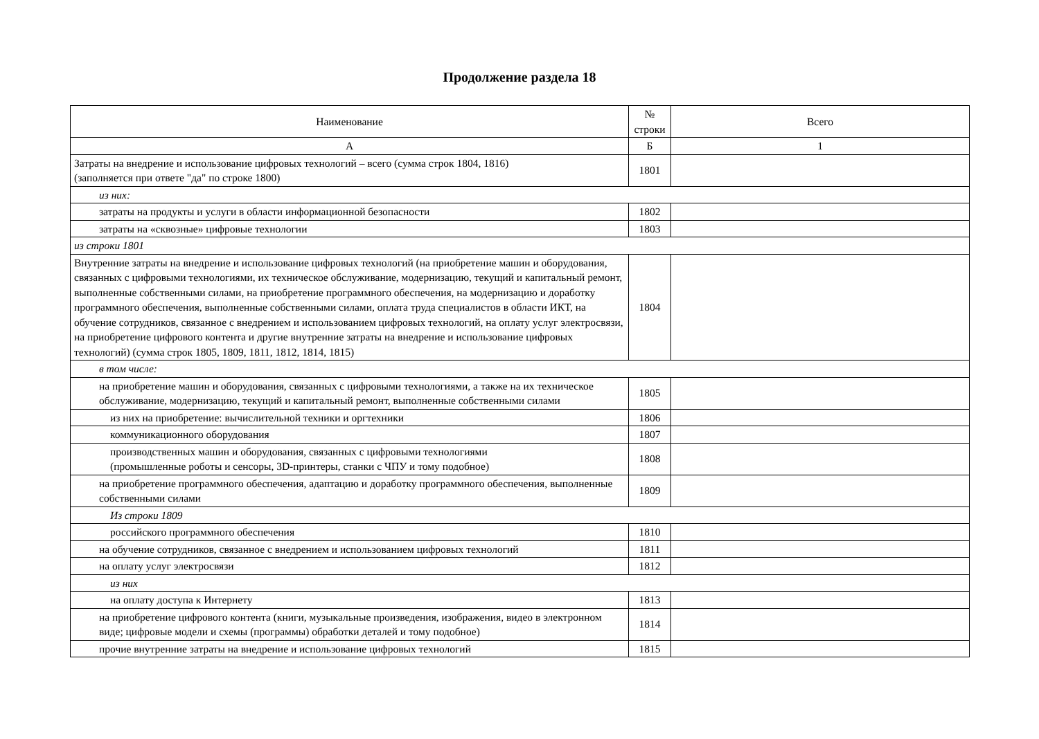Продолжение раздела 18
| Наименование | № строки | Всего |
| --- | --- | --- |
| А | Б | 1 |
| Затраты на внедрение и использование цифровых технологий – всего (сумма строк 1804, 1816) (заполняется при ответе "да" по строке 1800) | 1801 | |
| из них: | | |
| затраты на продукты и услуги в области информационной безопасности | 1802 | |
| затраты на «сквозные» цифровые технологии | 1803 | |
| из строки 1801 | | |
| Внутренние затраты на внедрение и использование цифровых технологий (на приобретение машин и оборудования, связанных с цифровыми технологиями, их техническое обслуживание, модернизацию, текущий и капитальный ремонт, выполненные собственными силами, на приобретение программного обеспечения, на модернизацию и доработку программного обеспечения, выполненные собственными силами, оплата труда специалистов в области ИКТ, на обучение сотрудников, связанное с внедрением и использованием цифровых технологий, на оплату услуг электросвязи, на приобретение цифрового контента и другие внутренние затраты на внедрение и использование цифровых технологий) (сумма строк 1805, 1809, 1811, 1812, 1814, 1815) | 1804 | |
| в том числе: | | |
| на приобретение машин и оборудования, связанных с цифровыми технологиями, а также на их техническое обслуживание, модернизацию, текущий и капитальный ремонт, выполненные собственными силами | 1805 | |
| из них на приобретение: вычислительной техники и оргтехники | 1806 | |
| коммуникационного оборудования | 1807 | |
| производственных машин и оборудования, связанных с цифровыми технологиями (промышленные роботы и сенсоры, 3D-принтеры, станки с ЧПУ и тому подобное) | 1808 | |
| на приобретение программного обеспечения, адаптацию и доработку программного обеспечения, выполненные собственными силами | 1809 | |
| Из строки 1809 | | |
| российского программного обеспечения | 1810 | |
| на обучение сотрудников, связанное с внедрением и использованием цифровых технологий | 1811 | |
| на оплату услуг электросвязи | 1812 | |
| из них | | |
| на оплату доступа к Интернету | 1813 | |
| на приобретение цифрового контента (книги, музыкальные произведения, изображения, видео в электронном виде; цифровые модели и схемы (программы) обработки деталей и тому подобное) | 1814 | |
| прочие внутренние затраты на внедрение и использование цифровых технологий | 1815 | |